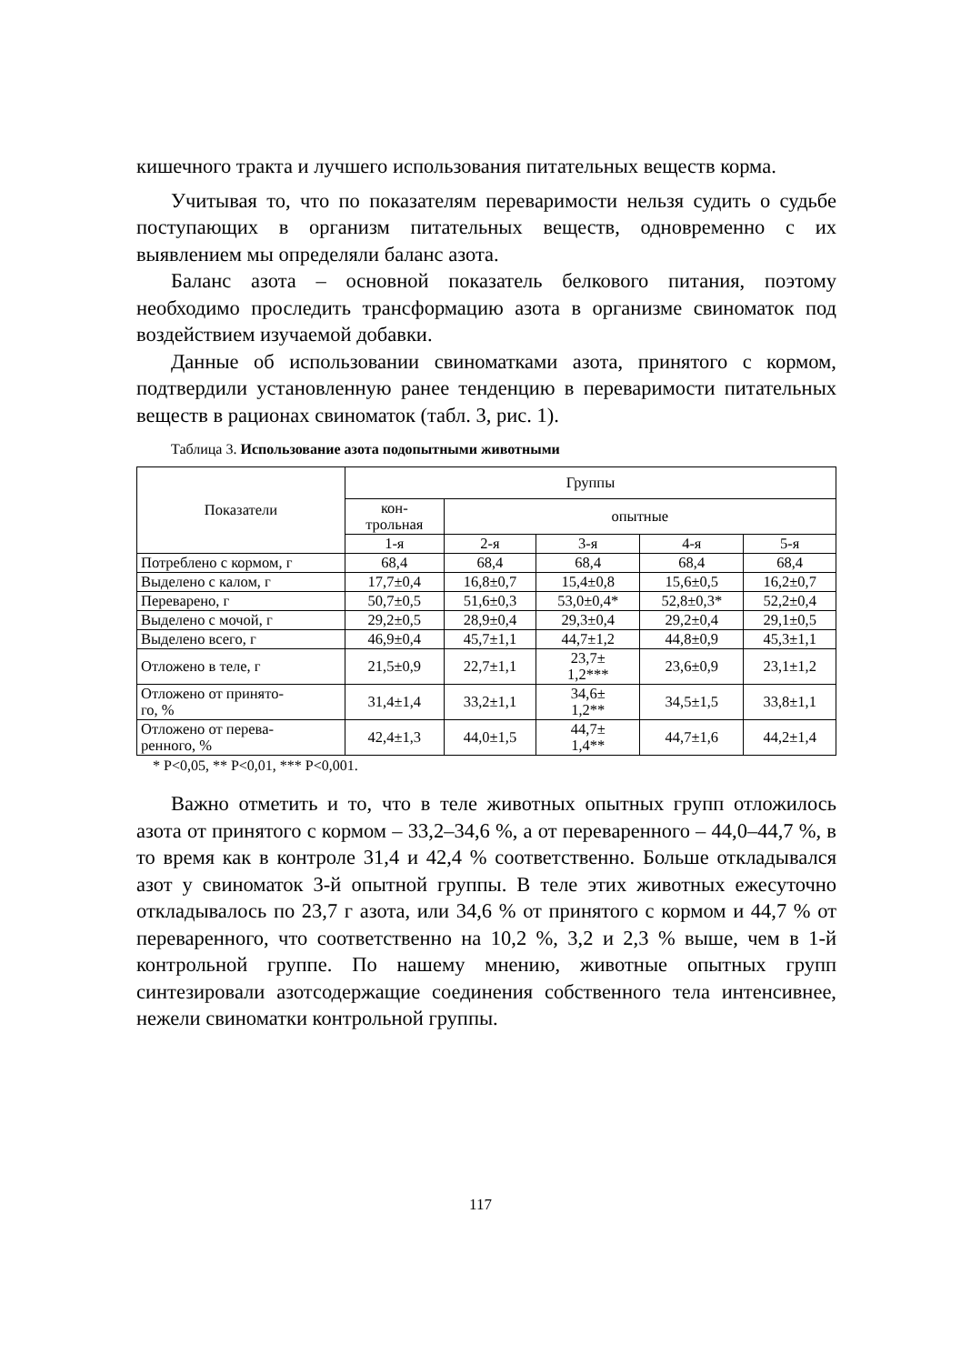кишечного тракта и лучшего использования питательных веществ корма.
Учитывая то, что по показателям переваримости нельзя судить о судьбе поступающих в организм питательных веществ, одновременно с их выявлением мы определяли баланс азота.
Баланс азота – основной показатель белкового питания, поэтому необходимо проследить трансформацию азота в организме свиноматок под воздействием изучаемой добавки.
Данные об использовании свиноматками азота, принятого с кормом, подтвердили установленную ранее тенденцию в переваримости питательных веществ в рационах свиноматок (табл. 3, рис. 1).
Таблица 3. Использование азота подопытными животными
| Показатели | Группы | | | | |
| --- | --- | --- | --- | --- | --- |
| | кон- трольная | опытные | | | |
| | 1-я | 2-я | 3-я | 4-я | 5-я |
| Потреблено с кормом, г | 68,4 | 68,4 | 68,4 | 68,4 | 68,4 |
| Выделено с калом, г | 17,7±0,4 | 16,8±0,7 | 15,4±0,8 | 15,6±0,5 | 16,2±0,7 |
| Переварено, г | 50,7±0,5 | 51,6±0,3 | 53,0±0,4* | 52,8±0,3* | 52,2±0,4 |
| Выделено с мочой, г | 29,2±0,5 | 28,9±0,4 | 29,3±0,4 | 29,2±0,4 | 29,1±0,5 |
| Выделено всего, г | 46,9±0,4 | 45,7±1,1 | 44,7±1,2 | 44,8±0,9 | 45,3±1,1 |
| Отложено в теле, г | 21,5±0,9 | 22,7±1,1 | 23,7± 1,2*** | 23,6±0,9 | 23,1±1,2 |
| Отложено от принято- го, % | 31,4±1,4 | 33,2±1,1 | 34,6± 1,2** | 34,5±1,5 | 33,8±1,1 |
| Отложено от перева- ренного, % | 42,4±1,3 | 44,0±1,5 | 44,7± 1,4** | 44,7±1,6 | 44,2±1,4 |
* P<0,05, ** P<0,01, *** P<0,001.
Важно отметить и то, что в теле животных опытных групп отложилось азота от принятого с кормом – 33,2–34,6 %, а от переваренного – 44,0–44,7 %, в то время как в контроле 31,4 и 42,4 % соответственно. Больше откладывался азот у свиноматок 3-й опытной группы. В теле этих животных ежесуточно откладывалось по 23,7 г азота, или 34,6 % от принятого с кормом и 44,7 % от переваренного, что соответственно на 10,2 %, 3,2 и 2,3 % выше, чем в 1-й контрольной группе. По нашему мнению, животные опытных групп синтезировали азотсодержащие соединения собственного тела интенсивнее, нежели свиноматки контрольной группы.
117